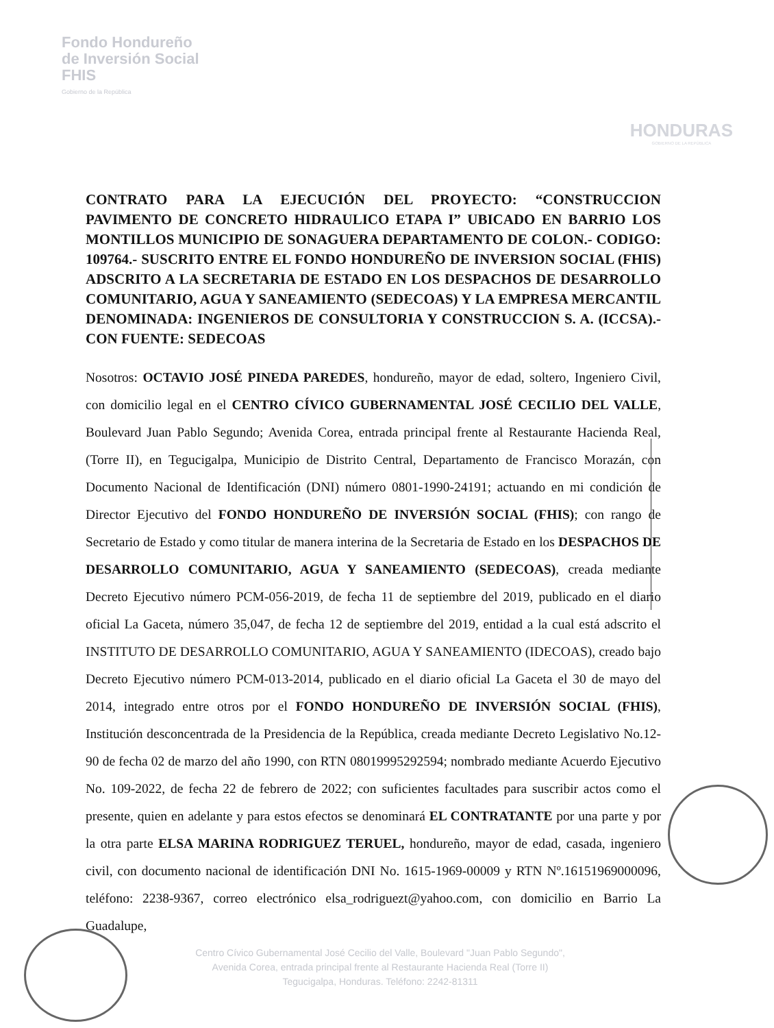Fondo Hondureño
de Inversión Social
FHIS
Gobierno de la República
HONDURAS
GOBIERNO DE LA REPÚBLICA
CONTRATO PARA LA EJECUCIÓN DEL PROYECTO: “CONSTRUCCION PAVIMENTO DE CONCRETO HIDRAULICO ETAPA I” UBICADO EN BARRIO LOS MONTILLOS MUNICIPIO DE SONAGUERA DEPARTAMENTO DE COLON.- CODIGO: 109764.- SUSCRITO ENTRE EL FONDO HONDUREÑO DE INVERSION SOCIAL (FHIS) ADSCRITO A LA SECRETARIA DE ESTADO EN LOS DESPACHOS DE DESARROLLO COMUNITARIO, AGUA Y SANEAMIENTO (SEDECOAS) Y LA EMPRESA MERCANTIL DENOMINADA: INGENIEROS DE CONSULTORIA Y CONSTRUCCION S. A. (ICCSA).- CON FUENTE: SEDECOAS
Nosotros: OCTAVIO JOSÉ PINEDA PAREDES, hondureño, mayor de edad, soltero, Ingeniero Civil, con domicilio legal en el CENTRO CÍVICO GUBERNAMENTAL JOSÉ CECILIO DEL VALLE, Boulevard Juan Pablo Segundo; Avenida Corea, entrada principal frente al Restaurante Hacienda Real, (Torre II), en Tegucigalpa, Municipio de Distrito Central, Departamento de Francisco Morazán, con Documento Nacional de Identificación (DNI) número 0801-1990-24191; actuando en mi condición de Director Ejecutivo del FONDO HONDUREÑO DE INVERSIÓN SOCIAL (FHIS); con rango de Secretario de Estado y como titular de manera interina de la Secretaria de Estado en los DESPACHOS DE DESARROLLO COMUNITARIO, AGUA Y SANEAMIENTO (SEDECOAS), creada mediante Decreto Ejecutivo número PCM-056-2019, de fecha 11 de septiembre del 2019, publicado en el diario oficial La Gaceta, número 35,047, de fecha 12 de septiembre del 2019, entidad a la cual está adscrito el INSTITUTO DE DESARROLLO COMUNITARIO, AGUA Y SANEAMIENTO (IDECOAS), creado bajo Decreto Ejecutivo número PCM-013-2014, publicado en el diario oficial La Gaceta el 30 de mayo del 2014, integrado entre otros por el FONDO HONDUREÑO DE INVERSIÓN SOCIAL (FHIS), Institución desconcentrada de la Presidencia de la República, creada mediante Decreto Legislativo No.12-90 de fecha 02 de marzo del año 1990, con RTN 08019995292594; nombrado mediante Acuerdo Ejecutivo No. 109-2022, de fecha 22 de febrero de 2022; con suficientes facultades para suscribir actos como el presente, quien en adelante y para estos efectos se denominará EL CONTRATANTE por una parte y por la otra parte ELSA MARINA RODRIGUEZ TERUEL, hondureño, mayor de edad, casada, ingeniero civil, con documento nacional de identificación DNI No. 1615-1969-00009 y RTN Nº.16151969000096, teléfono: 2238-9367, correo electrónico elsa_rodriguezt@yahoo.com, con domicilio en Barrio La Guadalupe,
Centro Cívico Gubernamental José Cecilio del Valle, Boulevard "Juan Pablo Segundo",
Avenida Corea, entrada principal frente al Restaurante Hacienda Real (Torre II)
Tegucigalpa, Honduras. Teléfono: 2242-81311